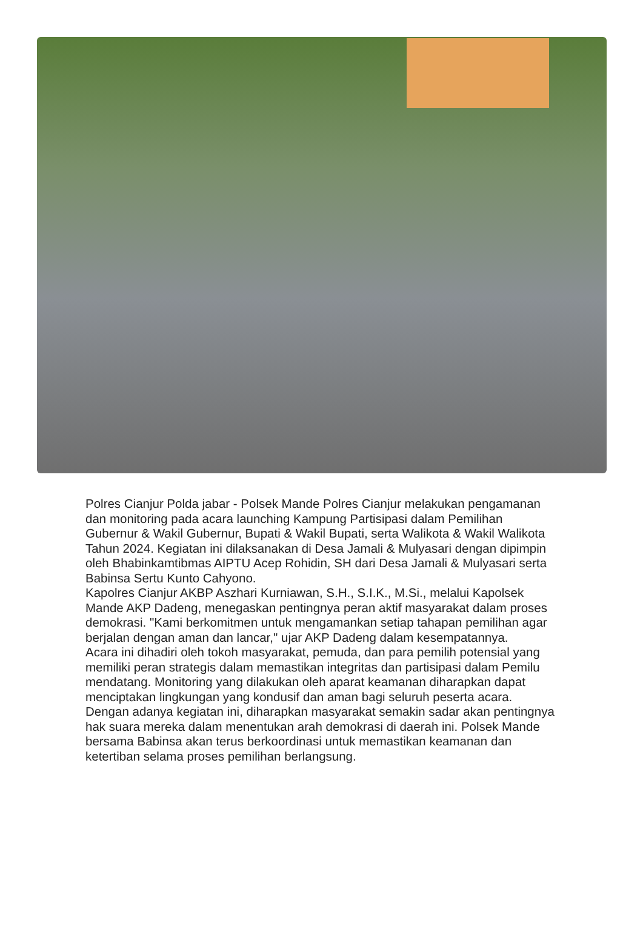Polres Cianjur Polda jabar - Polsek Mande Polres Cianjur melakukan pengamanan dan monitoring pada acara launching Kampung Partisipasi dalam Pemilihan Gubernur & Wakil Gubernur, Bupati & Wakil Bupati, serta Walikota & Wakil Walikota Tahun 2024. Kegiatan ini dilaksanakan di Desa Jamali & Mulyasari dengan dipimpin oleh Bhabinkamtibmas AIPTU Acep Rohidin, SH dari Desa Jamali & Mulyasari serta Babinsa Sertu Kunto Cahyono.
Kapolres Cianjur AKBP Aszhari Kurniawan, S.H., S.I.K., M.Si., melalui Kapolsek Mande AKP Dadeng, menegaskan pentingnya peran aktif masyarakat dalam proses demokrasi. "Kami berkomitmen untuk mengamankan setiap tahapan pemilihan agar berjalan dengan aman dan lancar," ujar AKP Dadeng dalam kesempatannya.
Acara ini dihadiri oleh tokoh masyarakat, pemuda, dan para pemilih potensial yang memiliki peran strategis dalam memastikan integritas dan partisipasi dalam Pemilu mendatang. Monitoring yang dilakukan oleh aparat keamanan diharapkan dapat menciptakan lingkungan yang kondusif dan aman bagi seluruh peserta acara.
Dengan adanya kegiatan ini, diharapkan masyarakat semakin sadar akan pentingnya hak suara mereka dalam menentukan arah demokrasi di daerah ini. Polsek Mande bersama Babinsa akan terus berkoordinasi untuk memastikan keamanan dan ketertiban selama proses pemilihan berlangsung.